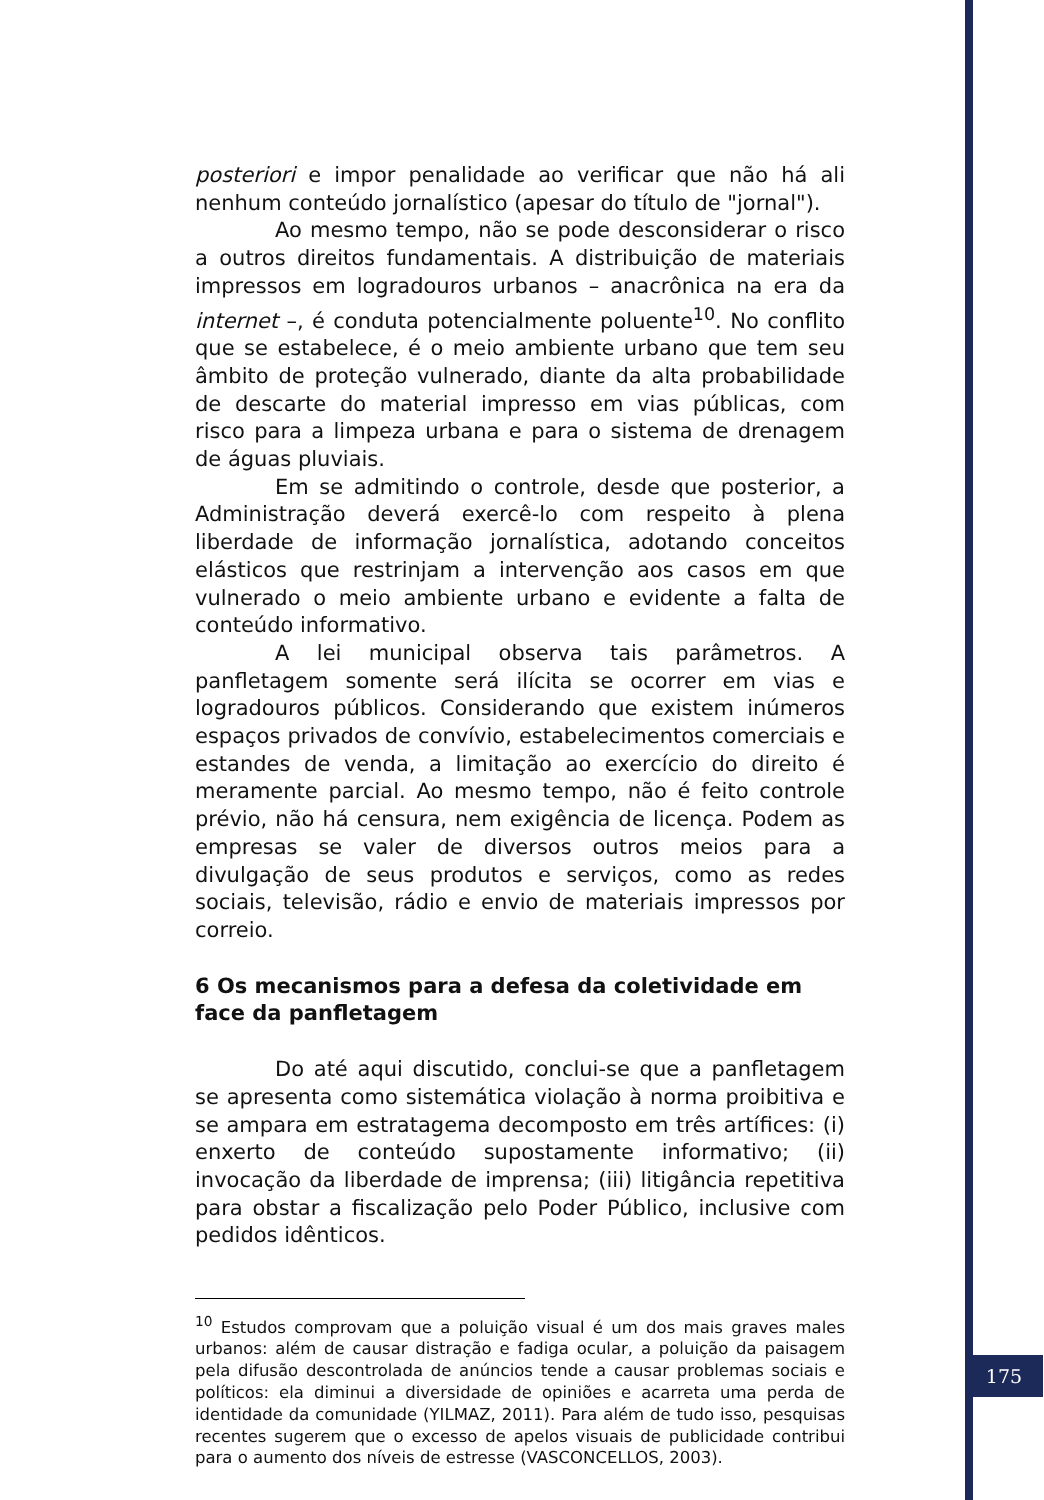posteriori e impor penalidade ao verificar que não há ali nenhum conteúdo jornalístico (apesar do título de "jornal").
Ao mesmo tempo, não se pode desconsiderar o risco a outros direitos fundamentais. A distribuição de materiais impressos em logradouros urbanos – anacrônica na era da internet –, é conduta potencialmente poluente<sup>10</sup>. No conflito que se estabelece, é o meio ambiente urbano que tem seu âmbito de proteção vulnerado, diante da alta probabilidade de descarte do material impresso em vias públicas, com risco para a limpeza urbana e para o sistema de drenagem de águas pluviais.
Em se admitindo o controle, desde que posterior, a Administração deverá exercê-lo com respeito à plena liberdade de informação jornalística, adotando conceitos elásticos que restrinjam a intervenção aos casos em que vulnerado o meio ambiente urbano e evidente a falta de conteúdo informativo.
A lei municipal observa tais parâmetros. A panfletagem somente será ilícita se ocorrer em vias e logradouros públicos. Considerando que existem inúmeros espaços privados de convívio, estabelecimentos comerciais e estandes de venda, a limitação ao exercício do direito é meramente parcial. Ao mesmo tempo, não é feito controle prévio, não há censura, nem exigência de licença. Podem as empresas se valer de diversos outros meios para a divulgação de seus produtos e serviços, como as redes sociais, televisão, rádio e envio de materiais impressos por correio.
6 Os mecanismos para a defesa da coletividade em face da panfletagem
Do até aqui discutido, conclui-se que a panfletagem se apresenta como sistemática violação à norma proibitiva e se ampara em estratagema decomposto em três artífices: (i) enxerto de conteúdo supostamente informativo; (ii) invocação da liberdade de imprensa; (iii) litigância repetitiva para obstar a fiscalização pelo Poder Público, inclusive com pedidos idênticos.
<sup>10</sup> Estudos comprovam que a poluição visual é um dos mais graves males urbanos: além de causar distração e fadiga ocular, a poluição da paisagem pela difusão descontrolada de anúncios tende a causar problemas sociais e políticos: ela diminui a diversidade de opiniões e acarreta uma perda de identidade da comunidade (YILMAZ, 2011). Para além de tudo isso, pesquisas recentes sugerem que o excesso de apelos visuais de publicidade contribui para o aumento dos níveis de estresse (VASCONCELLOS, 2003).
175